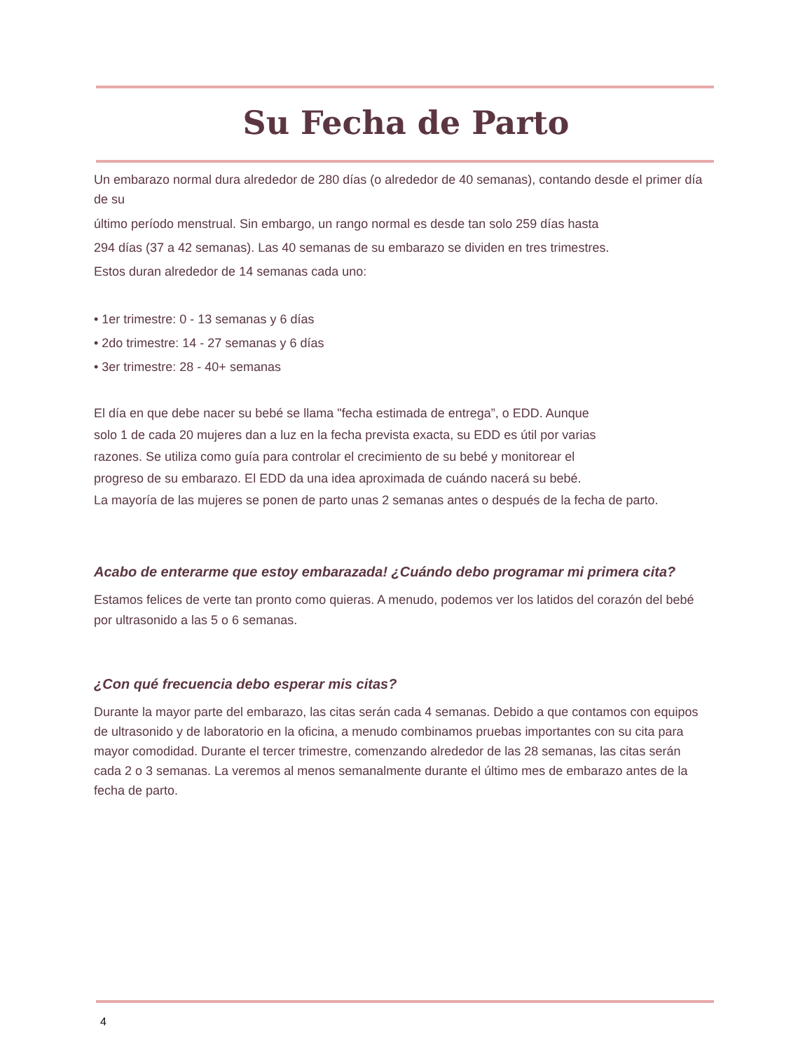Su Fecha de Parto
Un embarazo normal dura alrededor de 280 días (o alrededor de 40 semanas), contando desde el primer día de su
último período menstrual. Sin embargo, un rango normal es desde tan solo 259 días hasta
294 días (37 a 42 semanas). Las 40 semanas de su embarazo se dividen en tres trimestres.
Estos duran alrededor de 14 semanas cada uno:
• 1er trimestre: 0 - 13 semanas y 6 días
• 2do trimestre: 14 - 27 semanas y 6 días
• 3er trimestre: 28 - 40+ semanas
El día en que debe nacer su bebé se llama "fecha estimada de entrega”, o EDD. Aunque
solo 1 de cada 20 mujeres dan a luz en la fecha prevista exacta, su EDD es útil por varias
razones. Se utiliza como guía para controlar el crecimiento de su bebé y monitorear el
progreso de su embarazo. El EDD da una idea aproximada de cuándo nacerá su bebé.
La mayoría de las mujeres se ponen de parto unas 2 semanas antes o después de la fecha de parto.
Acabo de enterarme que estoy embarazada! ¿Cuándo debo programar mi primera cita?
Estamos felices de verte tan pronto como quieras. A menudo, podemos ver los latidos del corazón del bebé por ultrasonido a las 5 o 6 semanas.
¿Con qué frecuencia debo esperar mis citas?
Durante la mayor parte del embarazo, las citas serán cada 4 semanas. Debido a que contamos con equipos de ultrasonido y de laboratorio en la oficina, a menudo combinamos pruebas importantes con su cita para mayor comodidad. Durante el tercer trimestre, comenzando alrededor de las 28 semanas, las citas serán cada 2 o 3 semanas. La veremos al menos semanalmente durante el último mes de embarazo antes de la fecha de parto.
4